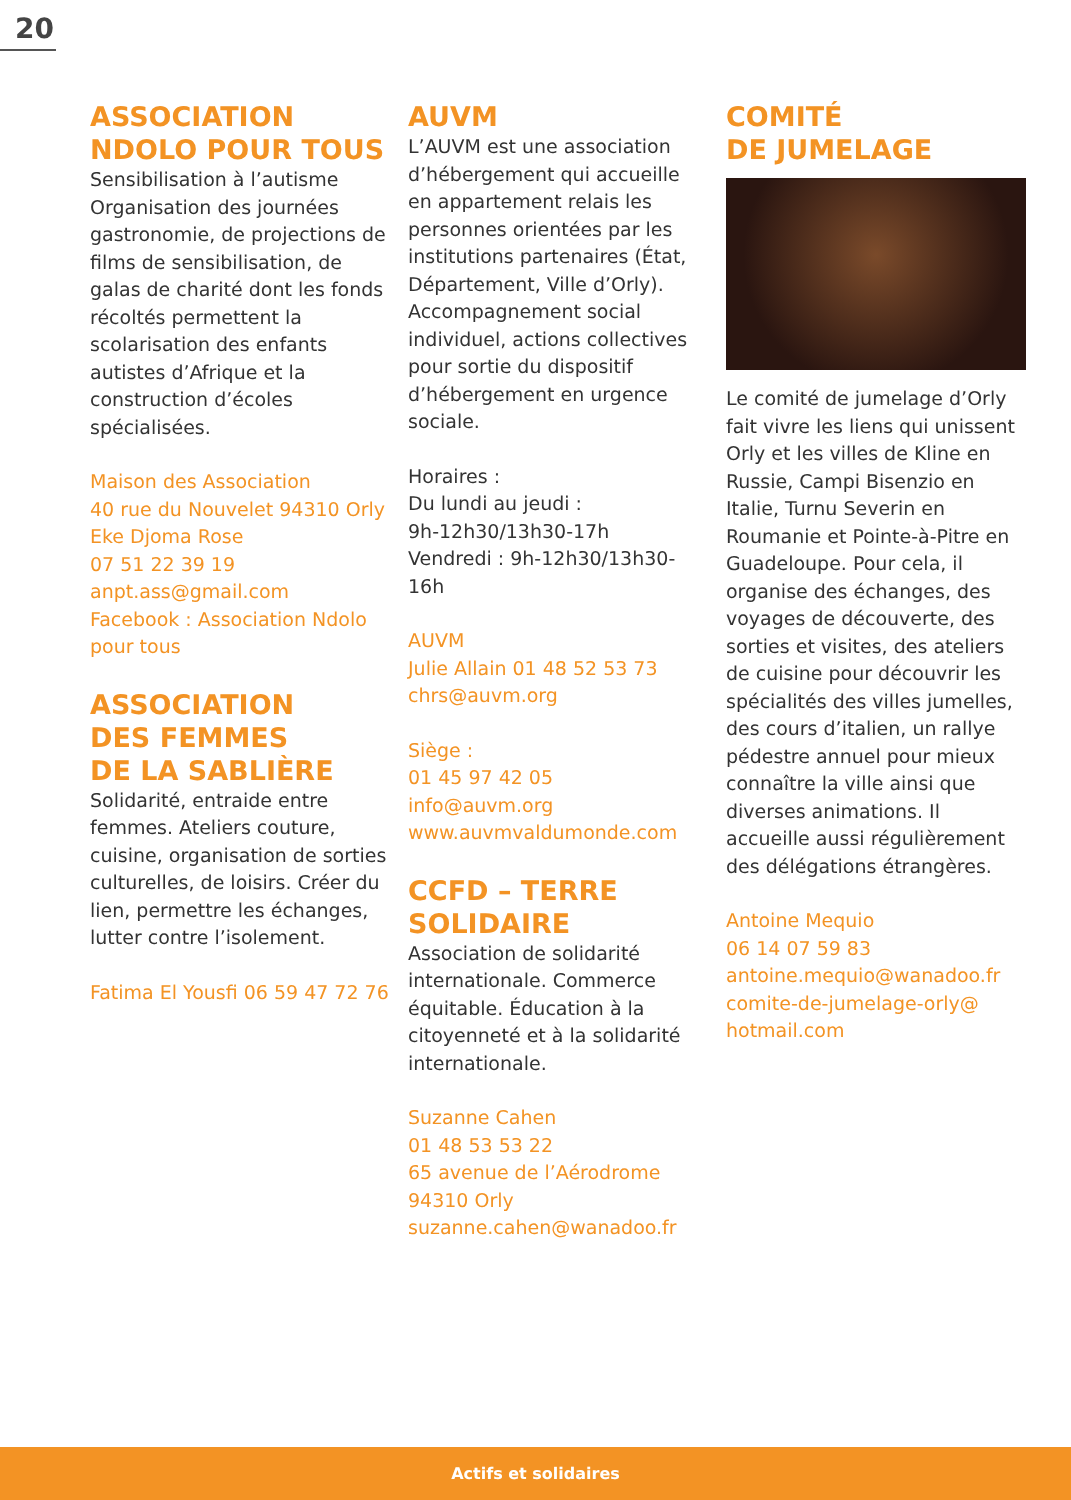20
ASSOCIATION NDOLO POUR TOUS
Sensibilisation à l’autisme Organisation des journées gastronomie, de projections de films de sensibilisation, de galas de charité dont les fonds récoltés permettent la scolarisation des enfants autistes d’Afrique et la construction d’écoles spécialisées.
Maison des Association
40 rue du Nouvelet 94310 Orly
Eke Djoma Rose
07 51 22 39 19
anpt.ass@gmail.com
Facebook : Association Ndolo pour tous
ASSOCIATION
DES FEMMES
DE LA SABLIÈRE
Solidarité, entraide entre femmes. Ateliers couture, cuisine, organisation de sorties culturelles, de loisirs. Créer du lien, permettre les échanges, lutter contre l’isolement.
Fatima El Yousfi 06 59 47 72 76
AUVM
L’AUVM est une association d’hébergement qui accueille en appartement relais les personnes orientées par les institutions partenaires (État, Département, Ville d’Orly). Accompagnement social individuel, actions collectives pour sortie du dispositif d’hébergement en urgence sociale.
Horaires :
Du lundi au jeudi :
9h-12h30/13h30-17h
Vendredi : 9h-12h30/13h30-16h
AUVM
Julie Allain 01 48 52 53 73
chrs@auvm.org
Siège :
01 45 97 42 05
info@auvm.org
www.auvmvaldumonde.com
CCFD – TERRE SOLIDAIRE
Association de solidarité internationale. Commerce équitable. Éducation à la citoyenneté et à la solidarité internationale.
Suzanne Cahen
01 48 53 53 22
65 avenue de l’Aérodrome
94310 Orly
suzanne.cahen@wanadoo.fr
COMITÉ
DE JUMELAGE
Le comité de jumelage d’Orly fait vivre les liens qui unissent Orly et les villes de Kline en Russie, Campi Bisenzio en Italie, Turnu Severin en Roumanie et Pointe-à-Pitre en Guadeloupe. Pour cela, il organise des échanges, des voyages de découverte, des sorties et visites, des ateliers de cuisine pour découvrir les spécialités des villes jumelles, des cours d’italien, un rallye pédestre annuel pour mieux connaître la ville ainsi que diverses animations. Il accueille aussi régulièrement des délégations étrangères.
Antoine Mequio
06 14 07 59 83
antoine.mequio@wanadoo.fr
comite-de-jumelage-orly@
hotmail.com
Actifs et solidaires